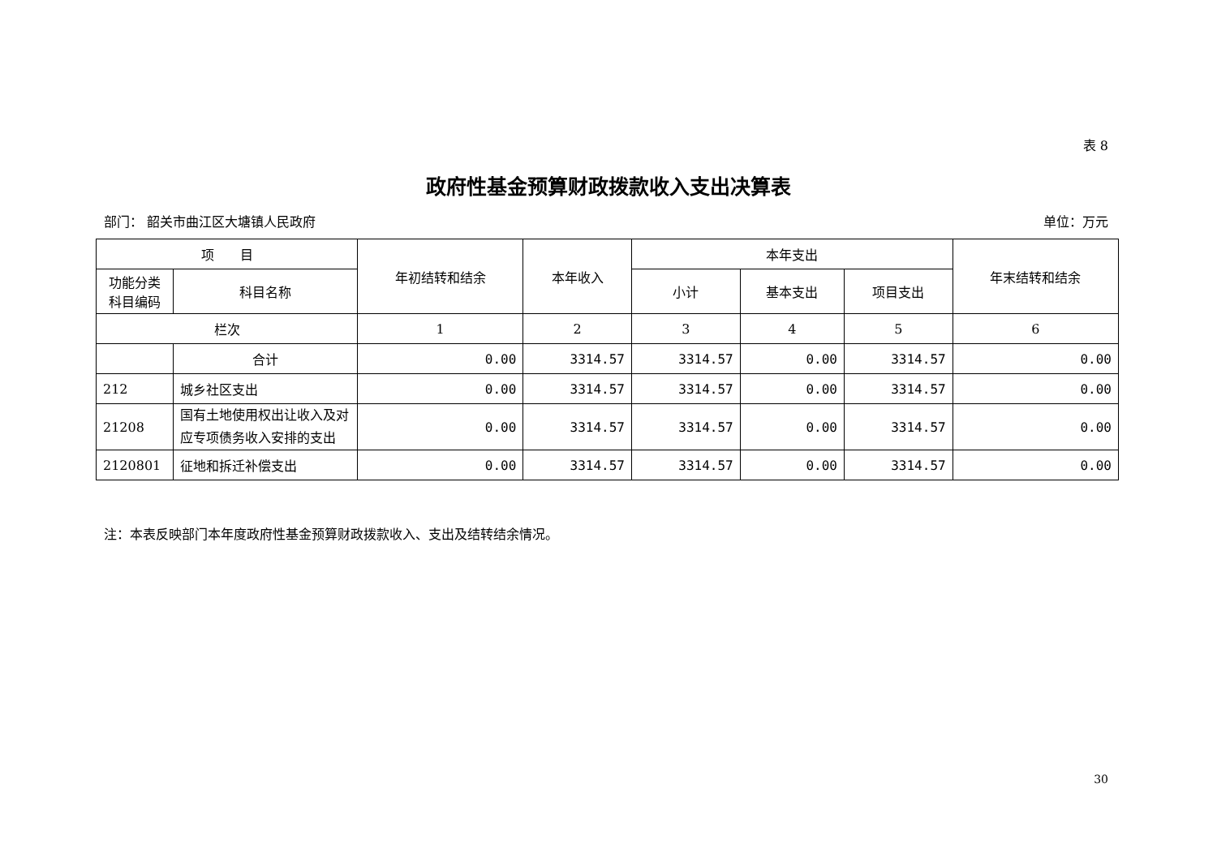表 8
政府性基金预算财政拨款收入支出决算表
部门： 韶关市曲江区大塘镇人民政府 单位：万元
| 项 目 | | 年初结转和结余 | 本年收入 | 本年支出 | | | 年末结转和结余 |
| --- | --- | --- | --- | --- | --- | --- | --- |
| 功能分类 科目编码 | 科目名称 | | | 小计 | 基本支出 | 项目支出 | |
| 栏次 | | 1 | 2 | 3 | 4 | 5 | 6 |
| | 合计 | 0.00 | 3314.57 | 3314.57 | 0.00 | 3314.57 | 0.00 |
| 212 | 城乡社区支出 | 0.00 | 3314.57 | 3314.57 | 0.00 | 3314.57 | 0.00 |
| 21208 | 国有土地使用权出让收入及对应专项债务收入安排的支出 | 0.00 | 3314.57 | 3314.57 | 0.00 | 3314.57 | 0.00 |
| 2120801 | 征地和拆迁补偿支出 | 0.00 | 3314.57 | 3314.57 | 0.00 | 3314.57 | 0.00 |
注：本表反映部门本年度政府性基金预算财政拨款收入、支出及结转结余情况。
30